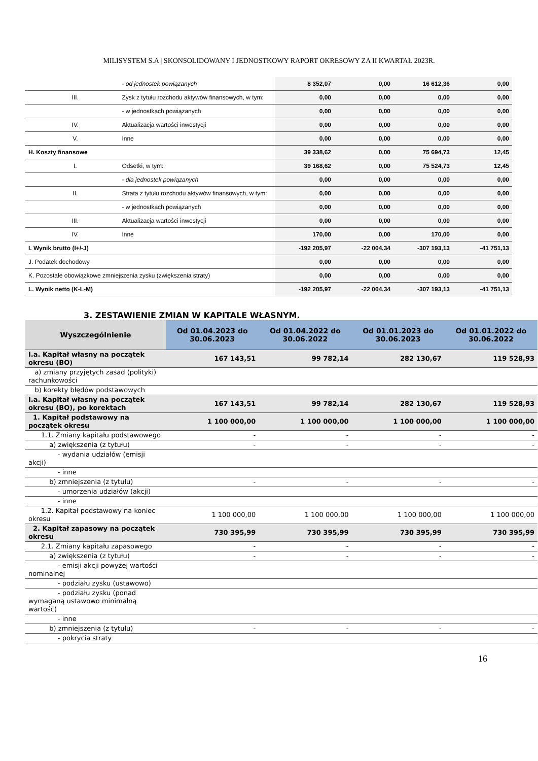MILISYSTEM S.A | SKONSOLIDOWANY I JEDNOSTKOWY RAPORT OKRESOWY ZA II KWARTAŁ 2023R.
| | | - od jednostek powiązanych | 8 352,07 | 0,00 | 16 612,36 | 0,00 |
| | III. | Zysk z tytułu rozchodu aktywów finansowych, w tym: | 0,00 | 0,00 | 0,00 | 0,00 |
| | | - w jednostkach powiązanych | 0,00 | 0,00 | 0,00 | 0,00 |
| | IV. | Aktualizacja wartości inwestycji | 0,00 | 0,00 | 0,00 | 0,00 |
| | V. | Inne | 0,00 | 0,00 | 0,00 | 0,00 |
| H. Koszty finansowe | | | 39 338,62 | 0,00 | 75 694,73 | 12,45 |
| | I. | Odsetki, w tym: | 39 168,62 | 0,00 | 75 524,73 | 12,45 |
| | | - dla jednostek powiązanych | 0,00 | 0,00 | 0,00 | 0,00 |
| | II. | Strata z tytułu rozchodu aktywów finansowych, w tym: | 0,00 | 0,00 | 0,00 | 0,00 |
| | | - w jednostkach powiązanych | 0,00 | 0,00 | 0,00 | 0,00 |
| | III. | Aktualizacja wartości inwestycji | 0,00 | 0,00 | 0,00 | 0,00 |
| | IV. | Inne | 170,00 | 0,00 | 170,00 | 0,00 |
| I. Wynik brutto (I+/-J) | | | -192 205,97 | -22 004,34 | -307 193,13 | -41 751,13 |
| J. Podatek dochodowy | | | 0,00 | 0,00 | 0,00 | 0,00 |
| K. Pozostałe obowiązkowe zmniejszenia zysku (zwiększenia straty) | | | 0,00 | 0,00 | 0,00 | 0,00 |
| L. Wynik netto (K-L-M) | | | -192 205,97 | -22 004,34 | -307 193,13 | -41 751,13 |
3. ZESTAWIENIE ZMIAN W KAPITALE WŁASNYM.
| Wyszczególnienie | Od 01.04.2023 do 30.06.2023 | Od 01.04.2022 do 30.06.2022 | Od 01.01.2023 do 30.06.2023 | Od 01.01.2022 do 30.06.2022 |
| --- | --- | --- | --- | --- |
| I.a. Kapitał własny na początek okresu (BO) | 167 143,51 | 99 782,14 | 282 130,67 | 119 528,93 |
| a) zmiany przyjętych zasad (polityki) rachunkowości | | | | |
| b) korekty błędów podstawowych | | | | |
| I.a. Kapitał własny na początek okresu (BO), po korektach | 167 143,51 | 99 782,14 | 282 130,67 | 119 528,93 |
| 1. Kapitał podstawowy na początek okresu | 1 100 000,00 | 1 100 000,00 | 1 100 000,00 | 1 100 000,00 |
| 1.1. Zmiany kapitału podstawowego | - | - | - | - |
| a) zwiększenia (z tytułu) | - | - | - | - |
| - wydania udziałów (emisji akcji) | | | | |
| - inne | | | | |
| b) zmniejszenia (z tytułu) | - | - | - | - |
| - umorzenia udziałów (akcji) | | | | |
| - inne | | | | |
| 1.2. Kapitał podstawowy na koniec okresu | 1 100 000,00 | 1 100 000,00 | 1 100 000,00 | 1 100 000,00 |
| 2. Kapitał zapasowy na początek okresu | 730 395,99 | 730 395,99 | 730 395,99 | 730 395,99 |
| 2.1. Zmiany kapitału zapasowego | - | - | - | - |
| a) zwiększenia (z tytułu) | - | - | - | - |
| - emisji akcji powyżej wartości nominalnej | | | | |
| - podziału zysku (ustawowo) | | | | |
| - podziału zysku (ponad wymaganą ustawowo minimalną wartość) | | | | |
| - inne | | | | |
| b) zmniejszenia (z tytułu) | - | - | - | - |
| - pokrycia straty | | | | |
16